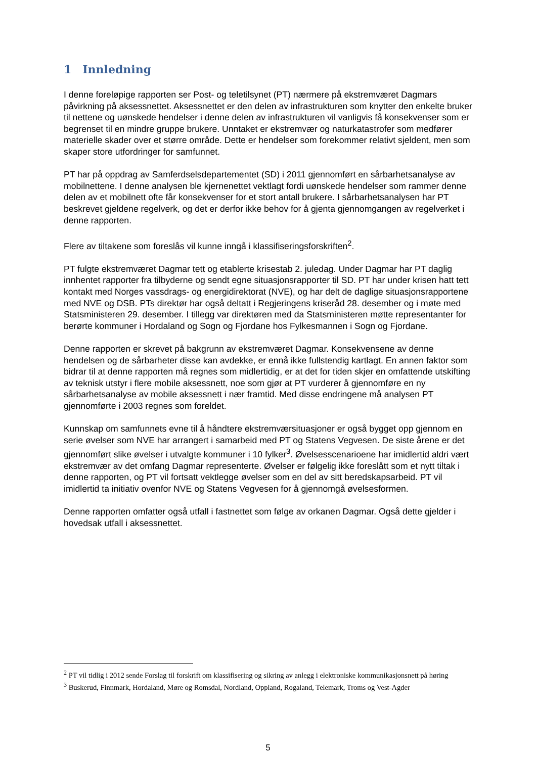1 Innledning
I denne foreløpige rapporten ser Post- og teletilsynet (PT) nærmere på ekstremværet Dagmars påvirkning på aksessnettet. Aksessnettet er den delen av infrastrukturen som knytter den enkelte bruker til nettene og uønskede hendelser i denne delen av infrastrukturen vil vanligvis få konsekvenser som er begrenset til en mindre gruppe brukere. Unntaket er ekstremvær og naturkatastrofer som medfører materielle skader over et større område. Dette er hendelser som forekommer relativt sjeldent, men som skaper store utfordringer for samfunnet.
PT har på oppdrag av Samferdselsdepartementet (SD) i 2011 gjennomført en sårbarhetsanalyse av mobilnettene. I denne analysen ble kjernenettet vektlagt fordi uønskede hendelser som rammer denne delen av et mobilnett ofte får konsekvenser for et stort antall brukere. I sårbarhetsanalysen har PT beskrevet gjeldene regelverk, og det er derfor ikke behov for å gjenta gjennomgangen av regelverket i denne rapporten.
Flere av tiltakene som foreslås vil kunne inngå i klassifiseringsforskriften<sup>2</sup>.
PT fulgte ekstremværet Dagmar tett og etablerte krisestab 2. juledag. Under Dagmar har PT daglig innhentet rapporter fra tilbyderne og sendt egne situasjonsrapporter til SD. PT har under krisen hatt tett kontakt med Norges vassdrags- og energidirektorat (NVE), og har delt de daglige situasjonsrapportene med NVE og DSB. PTs direktør har også deltatt i Regjeringens kriseråd 28. desember og i møte med Statsministeren 29. desember. I tillegg var direktøren med da Statsministeren møtte representanter for berørte kommuner i Hordaland og Sogn og Fjordane hos Fylkesmannen i Sogn og Fjordane.
Denne rapporten er skrevet på bakgrunn av ekstremværet Dagmar. Konsekvensene av denne hendelsen og de sårbarheter disse kan avdekke, er ennå ikke fullstendig kartlagt. En annen faktor som bidrar til at denne rapporten må regnes som midlertidig, er at det for tiden skjer en omfattende utskifting av teknisk utstyr i flere mobile aksessnett, noe som gjør at PT vurderer å gjennomføre en ny sårbarhetsanalyse av mobile aksessnett i nær framtid. Med disse endringene må analysen PT gjennomførte i 2003 regnes som foreldet.
Kunnskap om samfunnets evne til å håndtere ekstremværsituasjoner er også bygget opp gjennom en serie øvelser som NVE har arrangert i samarbeid med PT og Statens Vegvesen. De siste årene er det gjennomført slike øvelser i utvalgte kommuner i 10 fylker<sup>3</sup>. Øvelsesscenarioene har imidlertid aldri vært ekstremvær av det omfang Dagmar representerte. Øvelser er følgelig ikke foreslått som et nytt tiltak i denne rapporten, og PT vil fortsatt vektlegge øvelser som en del av sitt beredskapsarbeid. PT vil imidlertid ta initiativ ovenfor NVE og Statens Vegvesen for å gjennomgå øvelsesformen.
Denne rapporten omfatter også utfall i fastnettet som følge av orkanen Dagmar. Også dette gjelder i hovedsak utfall i aksessnettet.
<sup>2</sup> PT vil tidlig i 2012 sende Forslag til forskrift om klassifisering og sikring av anlegg i elektroniske kommunikasjonsnett på høring
<sup>3</sup> Buskerud, Finnmark, Hordaland, Møre og Romsdal, Nordland, Oppland, Rogaland, Telemark, Troms og Vest-Agder
5